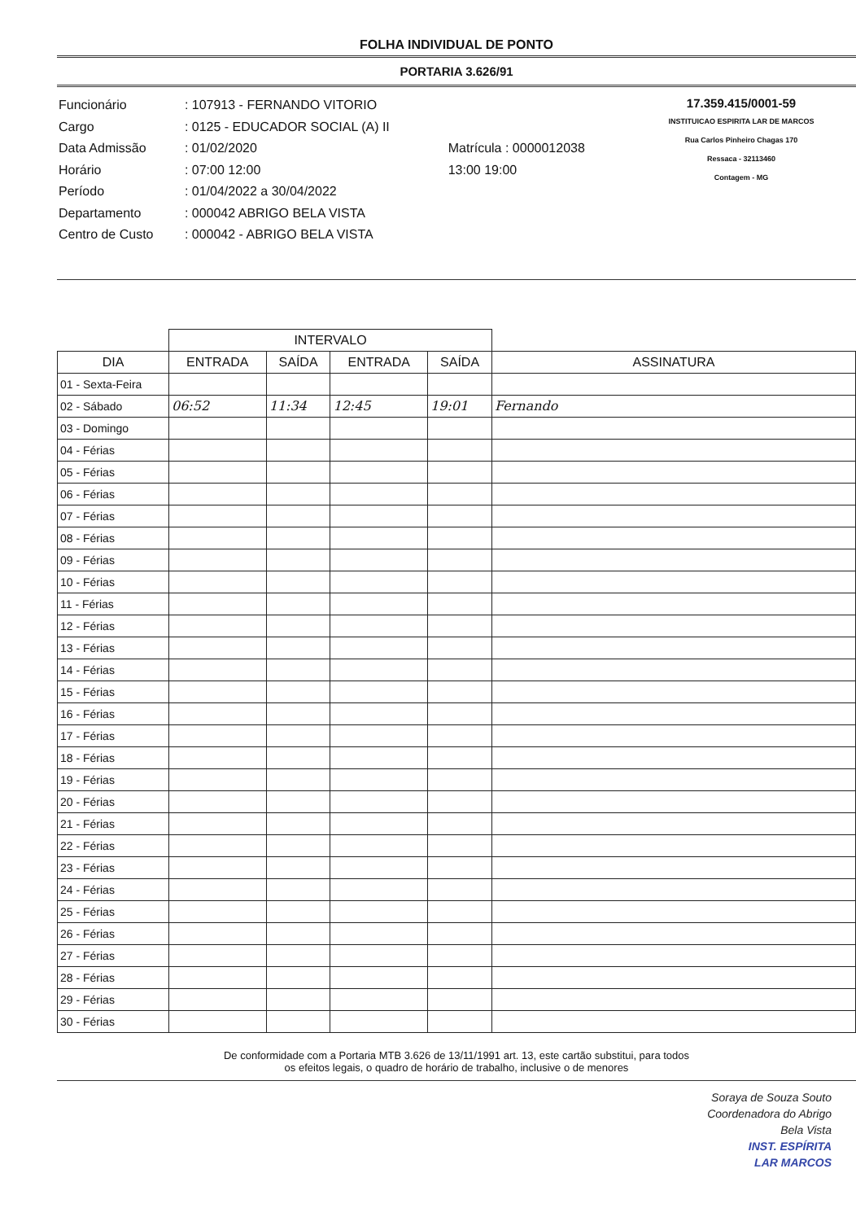FOLHA INDIVIDUAL DE PONTO
PORTARIA 3.626/91
| Funcionário | : 107913 - FERNANDO VITORIO | |
| Cargo | : 0125 - EDUCADOR SOCIAL (A) II | |
| Data Admissão | : 01/02/2020 | Matrícula : 0000012038 |
| Horário | : 07:00 12:00 | 13:00 19:00 |
| Período | : 01/04/2022 a 30/04/2022 | |
| Departamento | : 000042 ABRIGO BELA VISTA | |
| Centro de Custo | : 000042 - ABRIGO BELA VISTA | |
17.359.415/0001-59
INSTITUICAO ESPIRITA LAR DE MARCOS
Rua Carlos Pinheiro Chagas 170
Ressaca - 32113460
Contagem - MG
| | INTERVALO | | | | |
| --- | --- | --- | --- | --- | --- |
| DIA | ENTRADA | SAÍDA | ENTRADA | SAÍDA | ASSINATURA |
| 01 - Sexta-Feira | | | | | |
| 02 - Sábado | 06:52 | 11:34 | 12:45 | 19:01 | Fernando |
| 03 - Domingo | | | | | |
| 04 - Férias | | | | | |
| 05 - Férias | | | | | |
| 06 - Férias | | | | | |
| 07 - Férias | | | | | |
| 08 - Férias | | | | | |
| 09 - Férias | | | | | |
| 10 - Férias | | | | | |
| 11 - Férias | | | | | |
| 12 - Férias | | | | | |
| 13 - Férias | | | | | |
| 14 - Férias | | | | | |
| 15 - Férias | | | | | |
| 16 - Férias | | | | | |
| 17 - Férias | | | | | |
| 18 - Férias | | | | | |
| 19 - Férias | | | | | |
| 20 - Férias | | | | | |
| 21 - Férias | | | | | |
| 22 - Férias | | | | | |
| 23 - Férias | | | | | |
| 24 - Férias | | | | | |
| 25 - Férias | | | | | |
| 26 - Férias | | | | | |
| 27 - Férias | | | | | |
| 28 - Férias | | | | | |
| 29 - Férias | | | | | |
| 30 - Férias | | | | | |
De conformidade com a Portaria MTB 3.626 de 13/11/1991 art. 13, este cartão substitui, para todos
os efeitos legais, o quadro de horário de trabalho, inclusive o de menores
Soraya de Souza Souto
Coordenadora do Abrigo
Bela Vista
INST. ESPÍRITA
LAR MARCOS